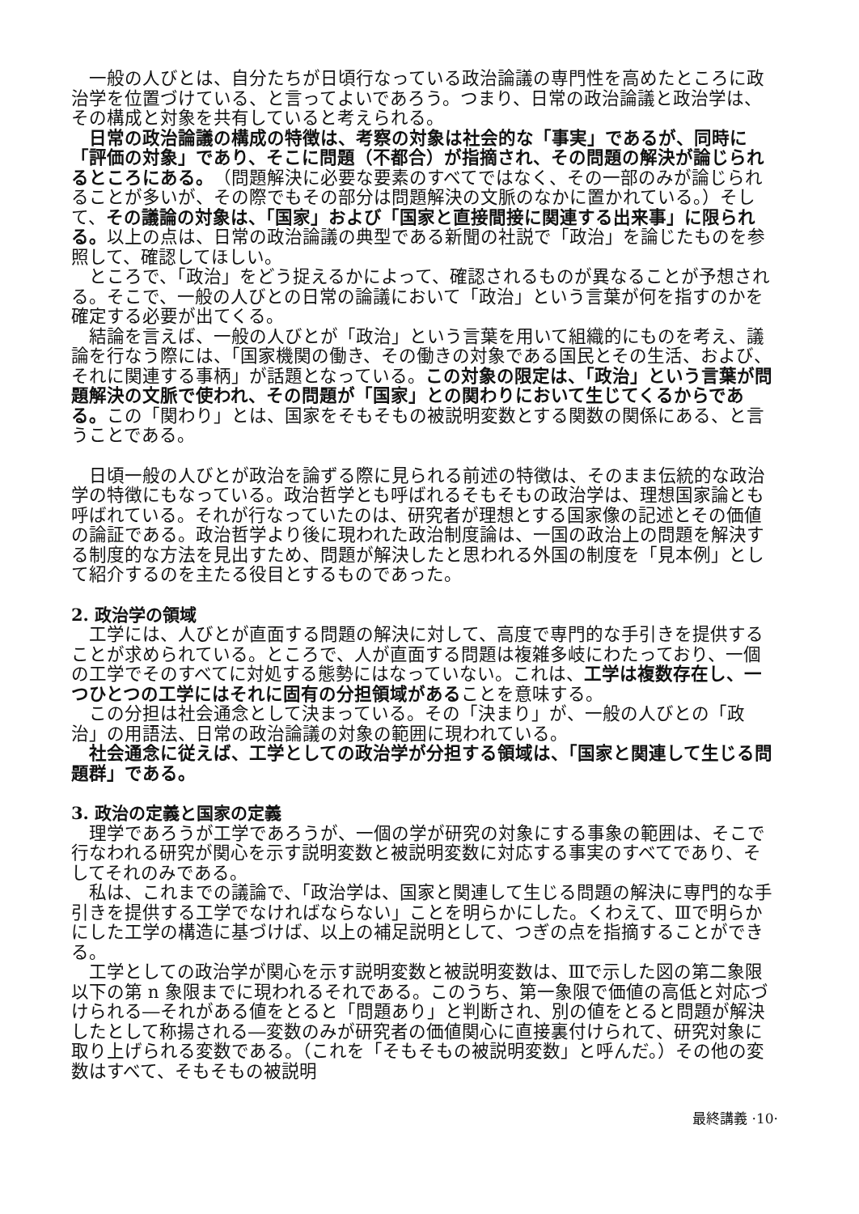一般の人びとは、自分たちが日頃行なっている政治論議の専門性を高めたところに政治学を位置づけている、と言ってよいであろう。つまり、日常の政治論議と政治学は、その構成と対象を共有していると考えられる。
日常の政治論議の構成の特徴は、考察の対象は社会的な「事実」であるが、同時に「評価の対象」であり、そこに問題（不都合）が指摘され、その問題の解決が論じられるところにある。（問題解決に必要な要素のすべてではなく、その一部のみが論じられることが多いが、その際でもその部分は問題解決の文脈のなかに置かれている。）そして、その議論の対象は、「国家」および「国家と直接間接に関連する出来事」に限られる。以上の点は、日常の政治論議の典型である新聞の社説で「政治」を論じたものを参照して、確認してほしい。
ところで、「政治」をどう捉えるかによって、確認されるものが異なることが予想される。そこで、一般の人びとの日常の論議において「政治」という言葉が何を指すのかを確定する必要が出てくる。
結論を言えば、一般の人びとが「政治」という言葉を用いて組織的にものを考え、議論を行なう際には、「国家機関の働き、その働きの対象である国民とその生活、および、それに関連する事柄」が話題となっている。この対象の限定は、「政治」という言葉が問題解決の文脈で使われ、その問題が「国家」との関わりにおいて生じてくるからである。この「関わり」とは、国家をそもそもの被説明変数とする関数の関係にある、と言うことである。
日頃一般の人びとが政治を論ずる際に見られる前述の特徴は、そのまま伝統的な政治学の特徴にもなっている。政治哲学とも呼ばれるそもそもの政治学は、理想国家論とも呼ばれている。それが行なっていたのは、研究者が理想とする国家像の記述とその価値の論証である。政治哲学より後に現われた政治制度論は、一国の政治上の問題を解決する制度的な方法を見出すため、問題が解決したと思われる外国の制度を「見本例」として紹介するのを主たる役目とするものであった。
2. 政治学の領域
工学には、人びとが直面する問題の解決に対して、高度で専門的な手引きを提供することが求められている。ところで、人が直面する問題は複雑多岐にわたっており、一個の工学でそのすべてに対処する態勢にはなっていない。これは、工学は複数存在し、一つひとつの工学にはそれに固有の分担領域があることを意味する。
この分担は社会通念として決まっている。その「決まり」が、一般の人びとの「政治」の用語法、日常の政治論議の対象の範囲に現われている。
社会通念に従えば、工学としての政治学が分担する領域は、「国家と関連して生じる問題群」である。
3. 政治の定義と国家の定義
理学であろうが工学であろうが、一個の学が研究の対象にする事象の範囲は、そこで行なわれる研究が関心を示す説明変数と被説明変数に対応する事実のすべてであり、そしてそれのみである。
私は、これまでの議論で、「政治学は、国家と関連して生じる問題の解決に専門的な手引きを提供する工学でなければならない」ことを明らかにした。くわえて、Ⅲで明らかにした工学の構造に基づけば、以上の補足説明として、つぎの点を指摘することができる。
工学としての政治学が関心を示す説明変数と被説明変数は、Ⅲで示した図の第二象限以下の第 n 象限までに現われるそれである。このうち、第一象限で価値の高低と対応づけられる―それがある値をとると「問題あり」と判断され、別の値をとると問題が解決したとして称揚される―変数のみが研究者の価値関心に直接裏付けられて、研究対象に取り上げられる変数である。（これを「そもそもの被説明変数」と呼んだ。）その他の変数はすべて、そもそもの被説明
最終講義 ·10·